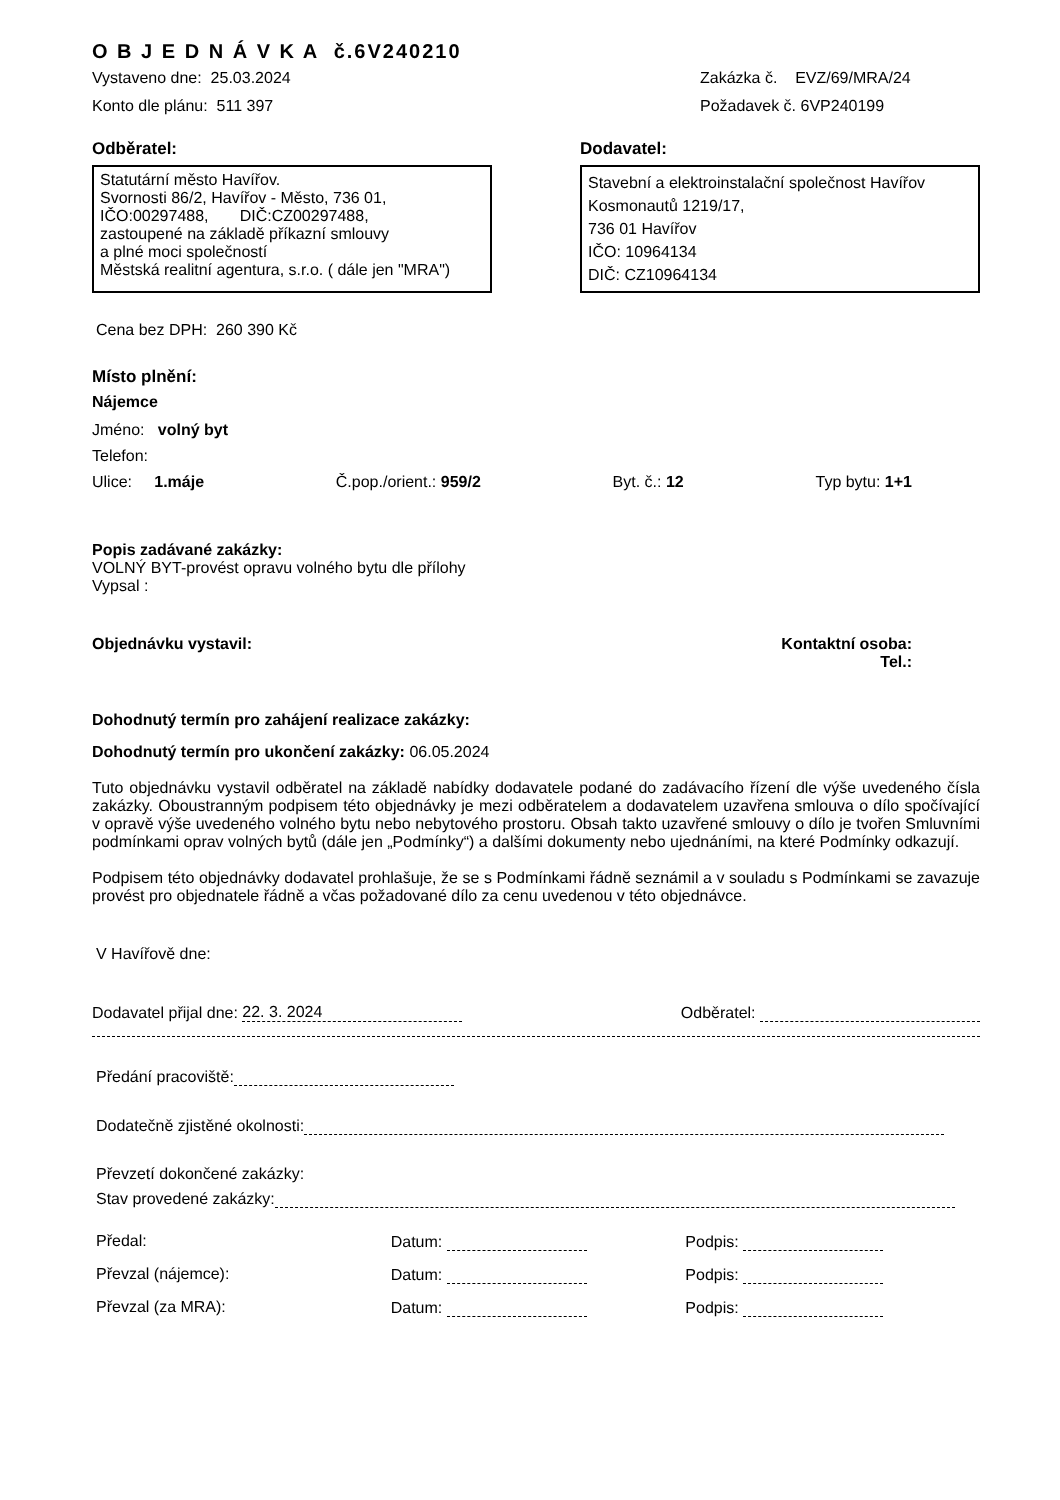O B J E D N Á V K A č.6V240210
Vystaveno dne: 25.03.2024
Konto dle plánu: 511 397
Zakázka č. EVZ/69/MRA/24
Požadavek č. 6VP240199
Odběratel:
Statutární město Havířov.
Svornosti 86/2, Havířov - Město, 736 01,
IČO:00297488, DIČ:CZ00297488,
zastoupené na základě příkazní smlouvy
a plné moci společností
Městská realitní agentura, s.r.o. ( dále jen "MRA")
Dodavatel:
Stavební a elektroinstalační společnost Havířov
Kosmonautů 1219/17,
736 01 Havířov
IČO: 10964134
DIČ: CZ10964134
Cena bez DPH: 260 390 Kč
Místo plnění:
Nájemce
Jméno: volný byt
Telefon:
Ulice: 1.máje Č.pop./orient.: 959/2 Byt. č.: 12 Typ bytu: 1+1
Popis zadávané zakázky:
VOLNÝ BYT-provést opravu volného bytu dle přílohy
Vypsal :
Objednávku vystavil: Kontaktní osoba:
Tel.:
Dohodnutý termín pro zahájení realizace zakázky:
Dohodnutý termín pro ukončení zakázky: 06.05.2024
Tuto objednávku vystavil odběratel na základě nabídky dodavatele podané do zadávacího řízení dle výše uvedeného čísla zakázky. Oboustranným podpisem této objednávky je mezi odběratelem a dodavatelem uzavřena smlouva o dílo spočívající v opravě výše uvedeného volného bytu nebo nebytového prostoru. Obsah takto uzavřené smlouvy o dílo je tvořen Smluvními podmínkami oprav volných bytů (dále jen „Podmínky“) a dalšími dokumenty nebo ujednáními, na které Podmínky odkazují.
Podpisem této objednávky dodavatel prohlašuje, že se s Podmínkami řádně seznámil a v souladu s Podmínkami se zavazuje provést pro objednatele řádně a včas požadované dílo za cenu uvedenou v této objednávce.
V Havířově dne:
Dodavatel přijal dne: 22. 3. 2024 Odběratel:
Předání pracoviště:
Dodatečně zjistěné okolnosti:
Převzetí dokončené zakázky:
Stav provedené zakázky:
Předal: Datum: Podpis:
Převzal (nájemce): Datum: Podpis:
Převzal (za MRA): Datum: Podpis: